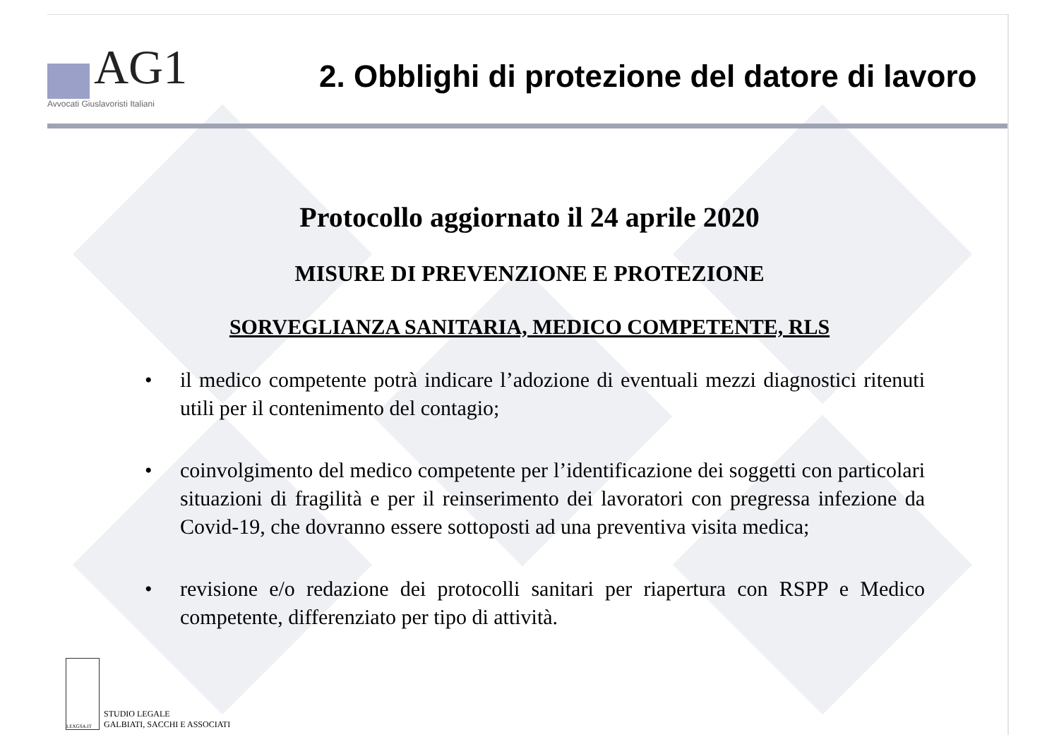AG1
Avvocati Giuslavoristi Italiani
2. Obblighi di protezione del datore di lavoro
Protocollo aggiornato il 24 aprile 2020
MISURE DI PREVENZIONE E PROTEZIONE
SORVEGLIANZA SANITARIA, MEDICO COMPETENTE, RLS
• il medico competente potrà indicare l’adozione di eventuali mezzi diagnostici ritenuti utili per il contenimento del contagio;
• coinvolgimento del medico competente per l’identificazione dei soggetti con particolari situazioni di fragilità e per il reinserimento dei lavoratori con pregressa infezione da Covid-19, che dovranno essere sottoposti ad una preventiva visita medica;
• revisione e/o redazione dei protocolli sanitari per riapertura con RSPP e Medico competente, differenziato per tipo di attività.
LEXGSA.IT
STUDIO LEGALE
GALBIATI, SACCHI E ASSOCIATI